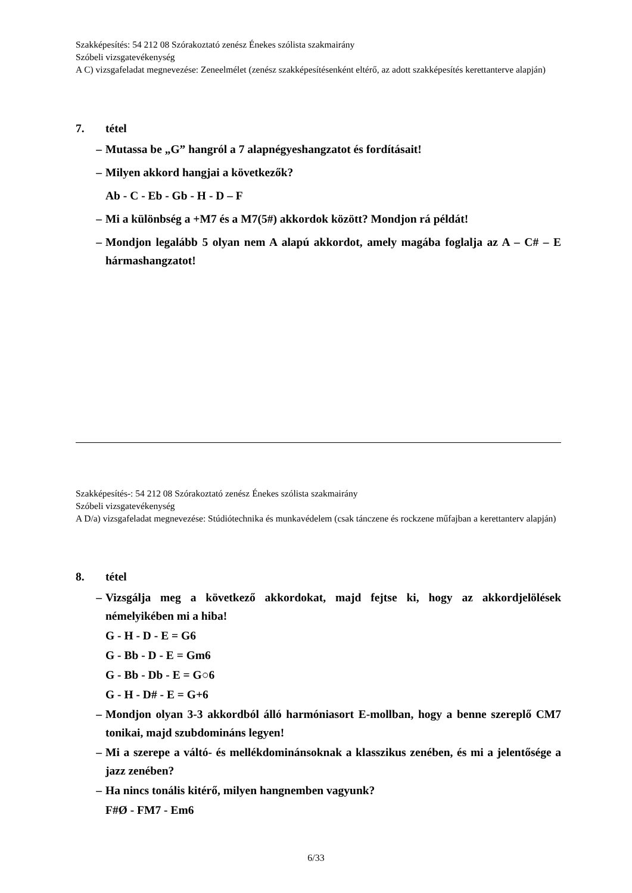Szakképesítés: 54 212 08 Szórakoztató zenész Énekes szólista szakmairány
Szóbeli vizsgatevékenység
A C) vizsgafeladat megnevezése: Zeneelmélet (zenész szakképesítésenként eltérő, az adott szakképesítés kerettanterve alapján)
7. tétel
– Mutassa be „G” hangról a 7 alapnégyeshangzatot és fordításait!
– Milyen akkord hangjai a következők?
Ab - C - Eb - Gb - H - D – F
– Mi a különbség a +M7 és a M7(5#) akkordok között? Mondjon rá példát!
– Mondjon legalább 5 olyan nem A alapú akkordot, amely magába foglalja az A – C# – E hármashangzatot!
Szakképesítés-: 54 212 08 Szórakoztató zenész Énekes szólista szakmairány
Szóbeli vizsgatevékenység
A D/a) vizsgafeladat megnevezése: Stúdiótechnika és munkavédelem (csak tánczene és rockzene műfajban a kerettanterv alapján)
8. tétel
– Vizsgálja meg a következő akkordokat, majd fejtse ki, hogy az akkordjelölések némelyikében mi a hiba!
G - H - D - E = G6
G - Bb - D - E = Gm6
G - Bb - Db - E = G○6
G - H - D# - E = G+6
– Mondjon olyan 3-3 akkordból álló harmóniasort E-mollban, hogy a benne szereplő CM7 tonikai, majd szubdomináns legyen!
– Mi a szerepe a váltó- és mellékdominánsoknak a klasszikus zenében, és mi a jelentősége a jazz zenében?
– Ha nincs tonális kitérő, milyen hangnemben vagyunk?
F#Ø - FM7 - Em6
6/33